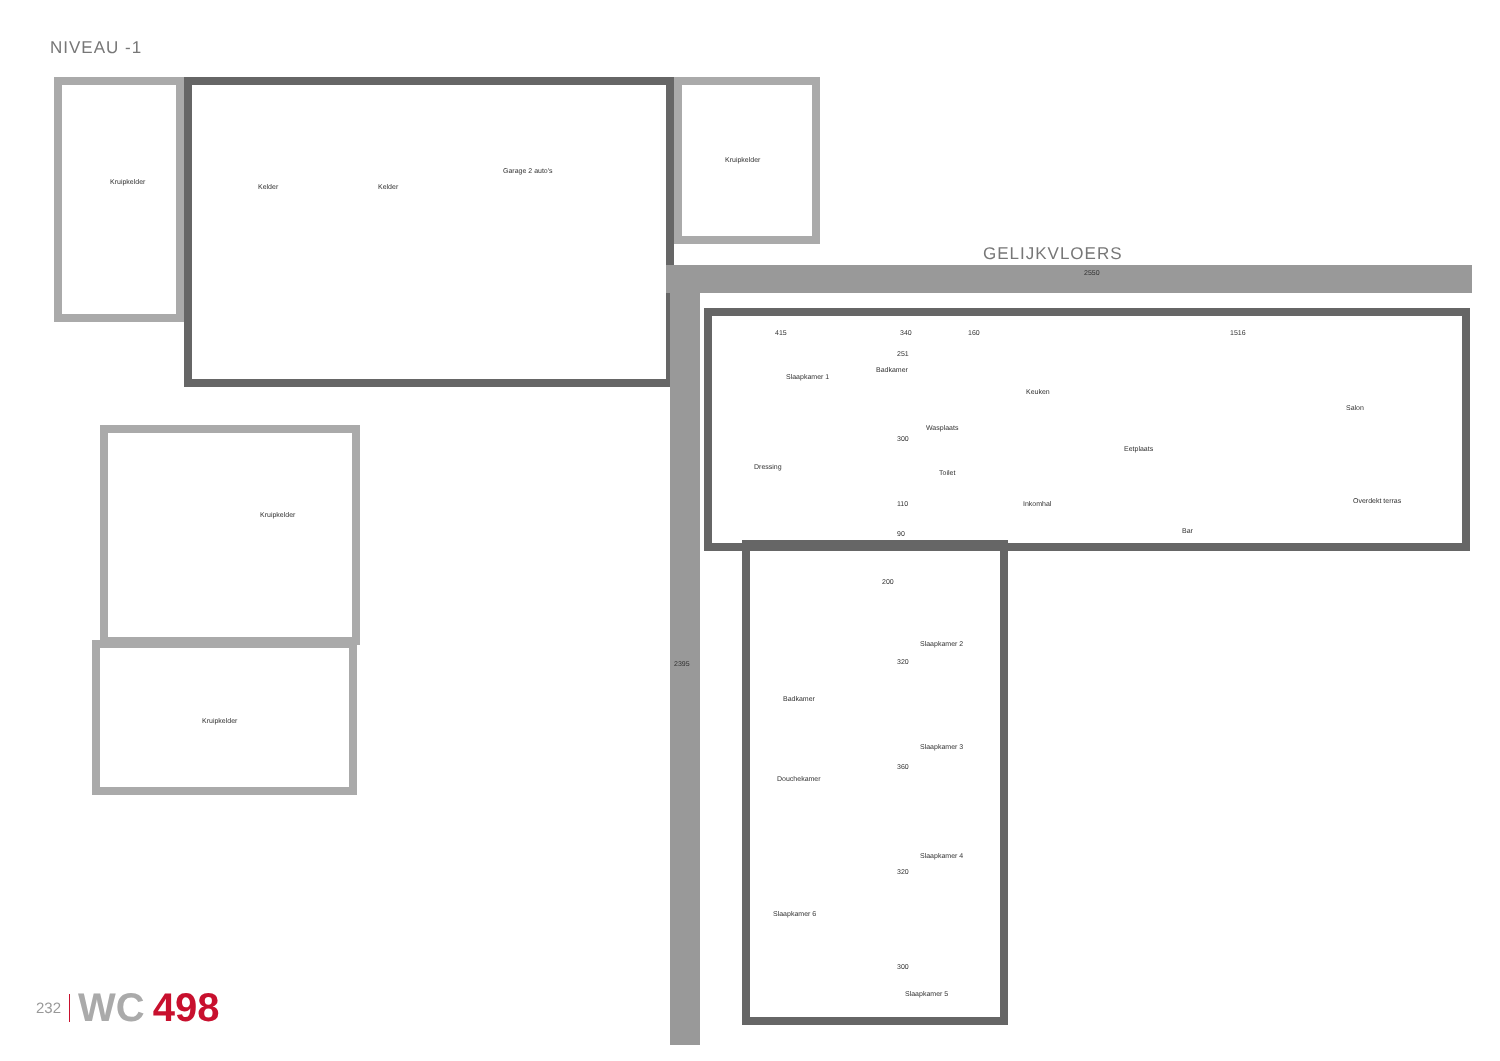NIVEAU -1
Kruipkelder
Kelder Kelder
Garage 2 auto's
Kruipkelder
Kruipkelder
Kruipkelder
GELIJKVLOERS
2550
2395
415 340 160 1516
Slaapkamer 1
Badkamer
Wasplaats
Keuken
Eetplaats
Salon
Dressing
Toilet
Inkomhal
Bar
Overdekt terras
Slaapkamer 2
Slaapkamer 3
Slaapkamer 4
Slaapkamer 5
Slaapkamer 6
Badkamer
Douchekamer
251
300
110
90
200
320
360
320
300
232 WC 498